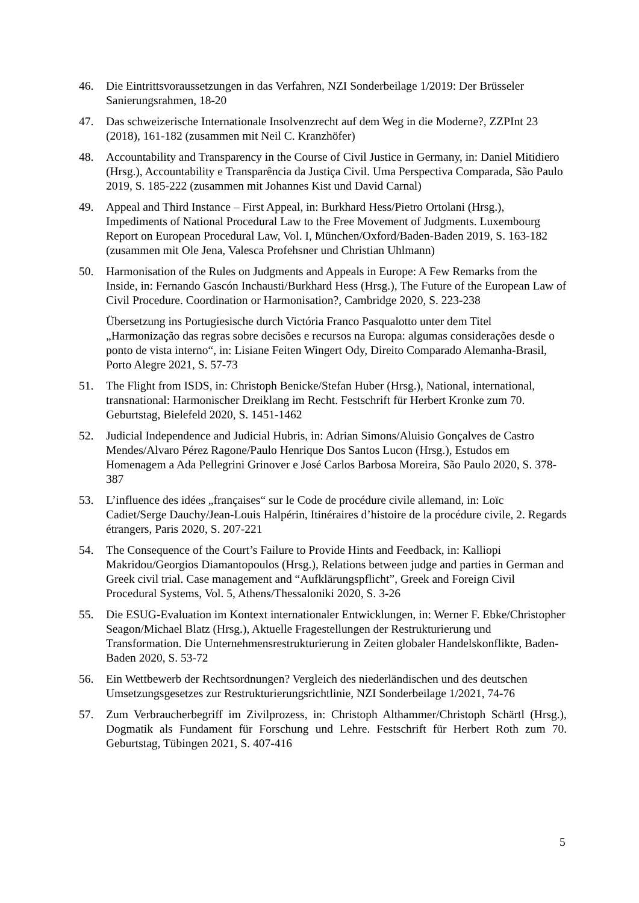46. Die Eintrittsvoraussetzungen in das Verfahren, NZI Sonderbeilage 1/2019: Der Brüsseler Sanierungsrahmen, 18-20
47. Das schweizerische Internationale Insolvenzrecht auf dem Weg in die Moderne?, ZZPInt 23 (2018), 161-182 (zusammen mit Neil C. Kranzhöfer)
48. Accountability and Transparency in the Course of Civil Justice in Germany, in: Daniel Mitidiero (Hrsg.), Accountability e Transparência da Justiça Civil. Uma Perspectiva Comparada, São Paulo 2019, S. 185-222 (zusammen mit Johannes Kist und David Carnal)
49. Appeal and Third Instance – First Appeal, in: Burkhard Hess/Pietro Ortolani (Hrsg.), Impediments of National Procedural Law to the Free Movement of Judgments. Luxembourg Report on European Procedural Law, Vol. I, München/Oxford/Baden-Baden 2019, S. 163-182 (zusammen mit Ole Jena, Valesca Profehsner und Christian Uhlmann)
50. Harmonisation of the Rules on Judgments and Appeals in Europe: A Few Remarks from the Inside, in: Fernando Gascón Inchausti/Burkhard Hess (Hrsg.), The Future of the European Law of Civil Procedure. Coordination or Harmonisation?, Cambridge 2020, S. 223-238
Übersetzung ins Portugiesische durch Victória Franco Pasqualotto unter dem Titel „Harmonização das regras sobre decisões e recursos na Europa: algumas considerações desde o ponto de vista interno“, in: Lisiane Feiten Wingert Ody, Direito Comparado Alemanha-Brasil, Porto Alegre 2021, S. 57-73
51. The Flight from ISDS, in: Christoph Benicke/Stefan Huber (Hrsg.), National, international, transnational: Harmonischer Dreiklang im Recht. Festschrift für Herbert Kronke zum 70. Geburtstag, Bielefeld 2020, S. 1451-1462
52. Judicial Independence and Judicial Hubris, in: Adrian Simons/Aluisio Gonçalves de Castro Mendes/Alvaro Pérez Ragone/Paulo Henrique Dos Santos Lucon (Hrsg.), Estudos em Homenagem a Ada Pellegrini Grinover e José Carlos Barbosa Moreira, São Paulo 2020, S. 378-387
53. L’influence des idées „françaises“ sur le Code de procédure civile allemand, in: Loïc Cadiet/Serge Dauchy/Jean-Louis Halpérin, Itinéraires d’histoire de la procédure civile, 2. Regards étrangers, Paris 2020, S. 207-221
54. The Consequence of the Court’s Failure to Provide Hints and Feedback, in: Kalliopi Makridou/Georgios Diamantopoulos (Hrsg.), Relations between judge and parties in German and Greek civil trial. Case management and “Aufklärungspflicht”, Greek and Foreign Civil Procedural Systems, Vol. 5, Athens/Thessaloniki 2020, S. 3-26
55. Die ESUG-Evaluation im Kontext internationaler Entwicklungen, in: Werner F. Ebke/Christopher Seagon/Michael Blatz (Hrsg.), Aktuelle Fragestellungen der Restrukturierung und Transformation. Die Unternehmensrestrukturierung in Zeiten globaler Handelskonflikte, Baden-Baden 2020, S. 53-72
56. Ein Wettbewerb der Rechtsordnungen? Vergleich des niederländischen und des deutschen Umsetzungsgesetzes zur Restrukturierungsrichtlinie, NZI Sonderbeilage 1/2021, 74-76
57. Zum Verbraucherbegriff im Zivilprozess, in: Christoph Althammer/Christoph Schärtl (Hrsg.), Dogmatik als Fundament für Forschung und Lehre. Festschrift für Herbert Roth zum 70. Geburtstag, Tübingen 2021, S. 407-416
5